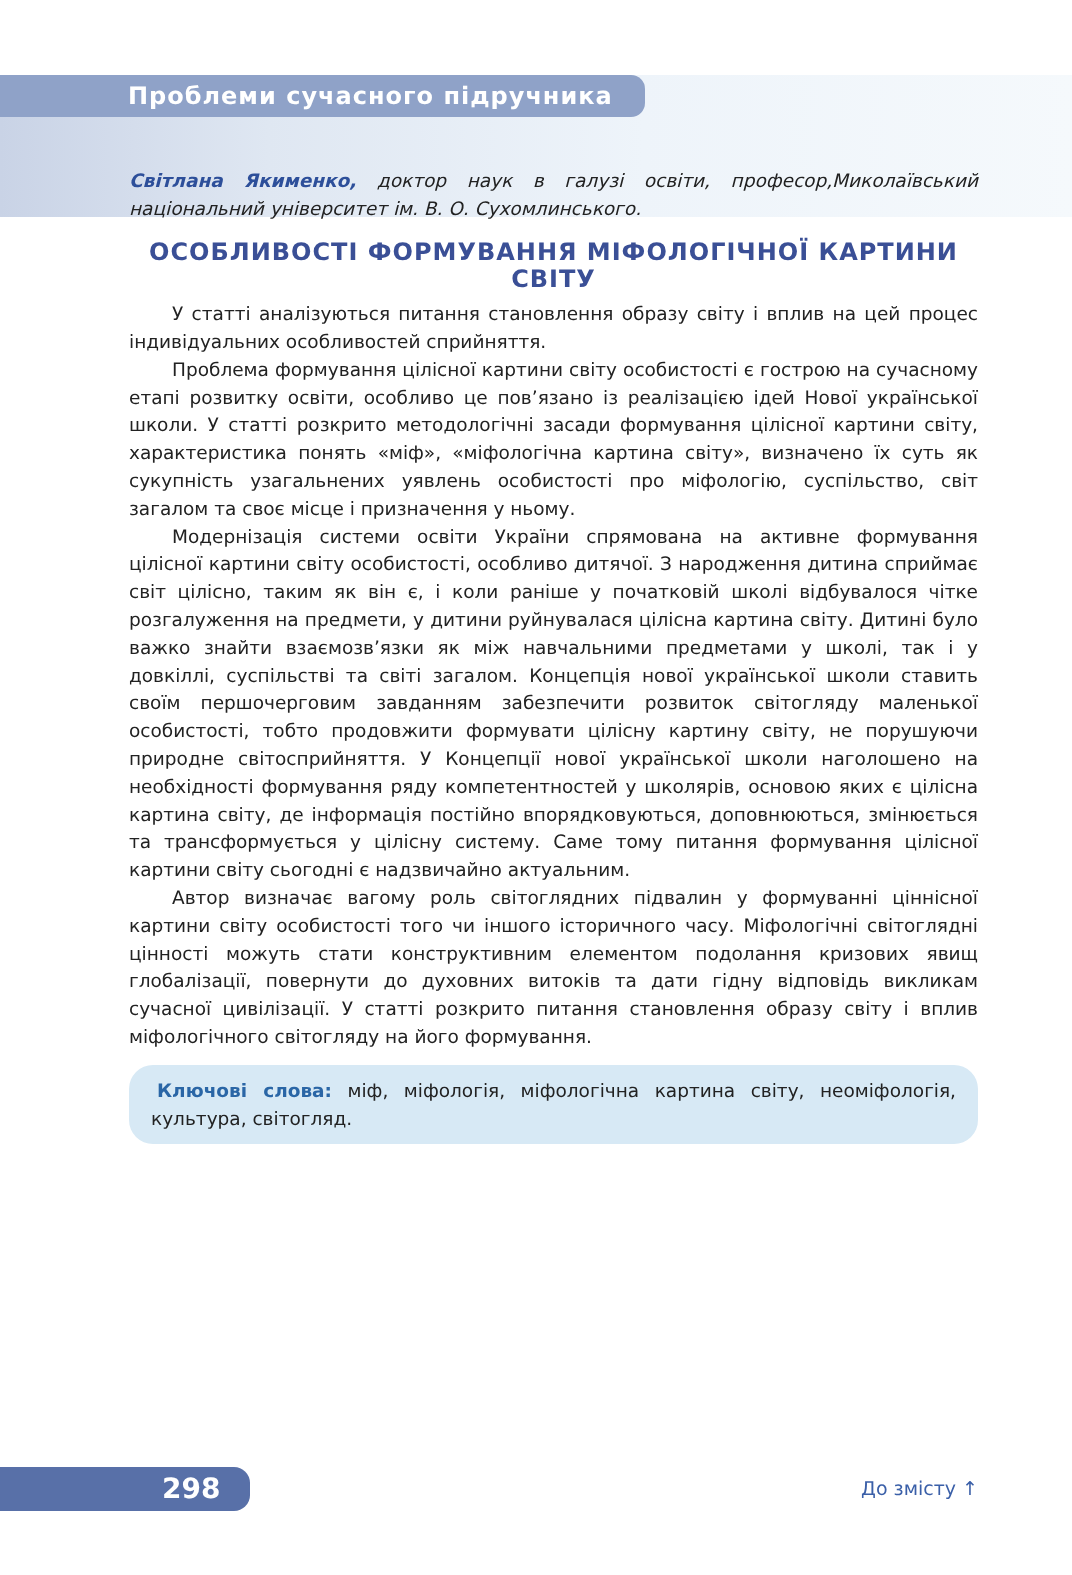Проблеми сучасного підручника
Світлана Якименко, доктор наук в галузі освіти, професор,Миколаївський національний університет ім. В. О. Сухомлинського.
ОСОБЛИВОСТІ ФОРМУВАННЯ МІФОЛОГІЧНОЇ КАРТИНИ СВІТУ
У статті аналізуються питання становлення образу світу і вплив на цей процес індивідуальних особливостей сприйняття.
Проблема формування цілісної картини світу особистості є гострою на сучасному етапі розвитку освіти, особливо це пов’язано із реалізацією ідей Нової української школи. У статті розкрито методологічні засади формування цілісної картини світу, характеристика понять «міф», «міфологічна картина світу», визначено їх суть як сукупність узагальнених уявлень особистості про міфологію, суспільство, світ загалом та своє місце і призначення у ньому.
Модернізація системи освіти України спрямована на активне формування цілісної картини світу особистості, особливо дитячої. З народження дитина сприймає світ цілісно, таким як він є, і коли раніше у початковій школі відбувалося чітке розгалуження на предмети, у дитини руйнувалася цілісна картина світу. Дитині було важко знайти взаємозв’язки як між навчальними предметами у школі, так і у довкіллі, суспільстві та світі загалом. Концепція нової української школи ставить своїм першочерговим завданням забезпечити розвиток світогляду маленької особистості, тобто продовжити формувати цілісну картину світу, не порушуючи природне світосприйняття. У Концепції нової української школи наголошено на необхідності формування ряду компетентностей у школярів, основою яких є цілісна картина світу, де інформація постійно впорядковуються, доповнюються, змінюється та трансформується у цілісну систему. Саме тому питання формування цілісної картини світу сьогодні є надзвичайно актуальним.
Автор визначає вагому роль світоглядних підвалин у формуванні ціннісної картини світу особистості того чи іншого історичного часу. Міфологічні світоглядні цінності можуть стати конструктивним елементом подолання кризових явищ глобалізації, повернути до духовних витоків та дати гідну відповідь викликам сучасної цивілізації. У статті розкрито питання становлення образу світу і вплив міфологічного світогляду на його формування.
Ключові слова: міф, міфологія, міфологічна картина світу, неоміфологія, культура, світогляд.
298 До змісту ↑